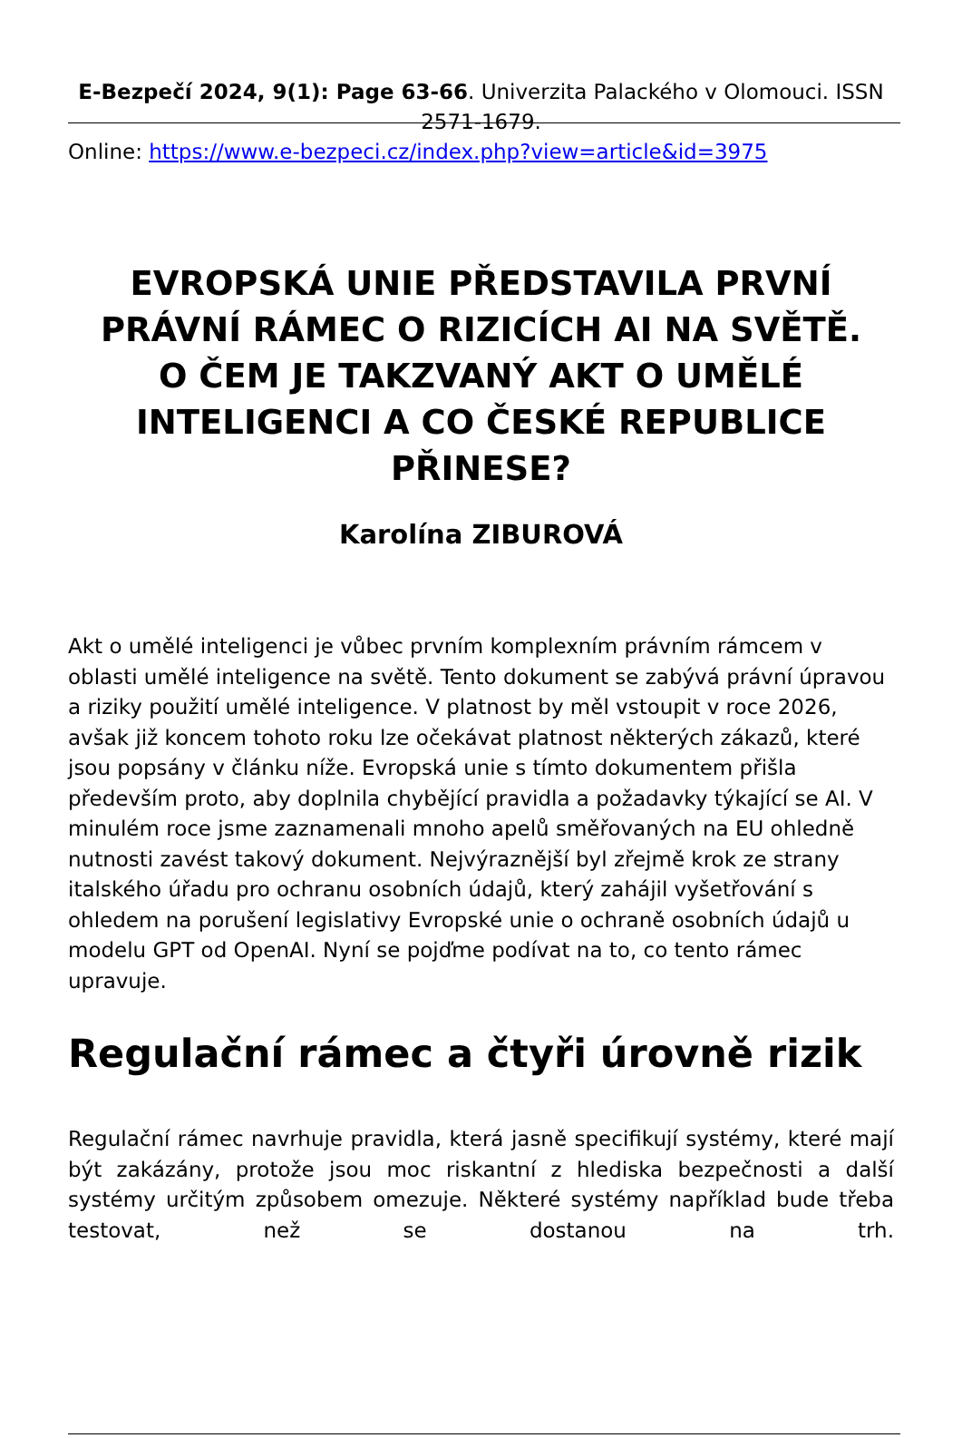E-Bezpečí 2024, 9(1): Page 63-66. Univerzita Palackého v Olomouci. ISSN 2571-1679.
Online: https://www.e-bezpeci.cz/index.php?view=article&id=3975
EVROPSKÁ UNIE PŘEDSTAVILA PRVNÍ PRÁVNÍ RÁMEC O RIZICÍCH AI NA SVĚTĚ. O ČEM JE TAKZVANÝ AKT O UMĚLÉ INTELIGENCI A CO ČESKÉ REPUBLICE PŘINESE?
Karolína ZIBUROVÁ
Akt o umělé inteligenci je vůbec prvním komplexním právním rámcem v oblasti umělé inteligence na světě. Tento dokument se zabývá právní úpravou a riziky použití umělé inteligence. V platnost by měl vstoupit v roce 2026, avšak již koncem tohoto roku lze očekávat platnost některých zákazů, které jsou popsány v článku níže. Evropská unie s tímto dokumentem přišla především proto, aby doplnila chybějící pravidla a požadavky týkající se AI. V minulém roce jsme zaznamenali mnoho apelů směřovaných na EU ohledně nutnosti zavést takový dokument. Nejvýraznější byl zřejmě krok ze strany italského úřadu pro ochranu osobních údajů, který zahájil vyšetřování s ohledem na porušení legislativy Evropské unie o ochraně osobních údajů u modelu GPT od OpenAI. Nyní se pojďme podívat na to, co tento rámec upravuje.
Regulační rámec a čtyři úrovně rizik
Regulační rámec navrhuje pravidla, která jasně specifikují systémy, které mají být zakázány, protože jsou moc riskantní z hlediska bezpečnosti a další systémy určitým způsobem omezuje. Některé systémy například bude třeba testovat, než se dostanou na trh.